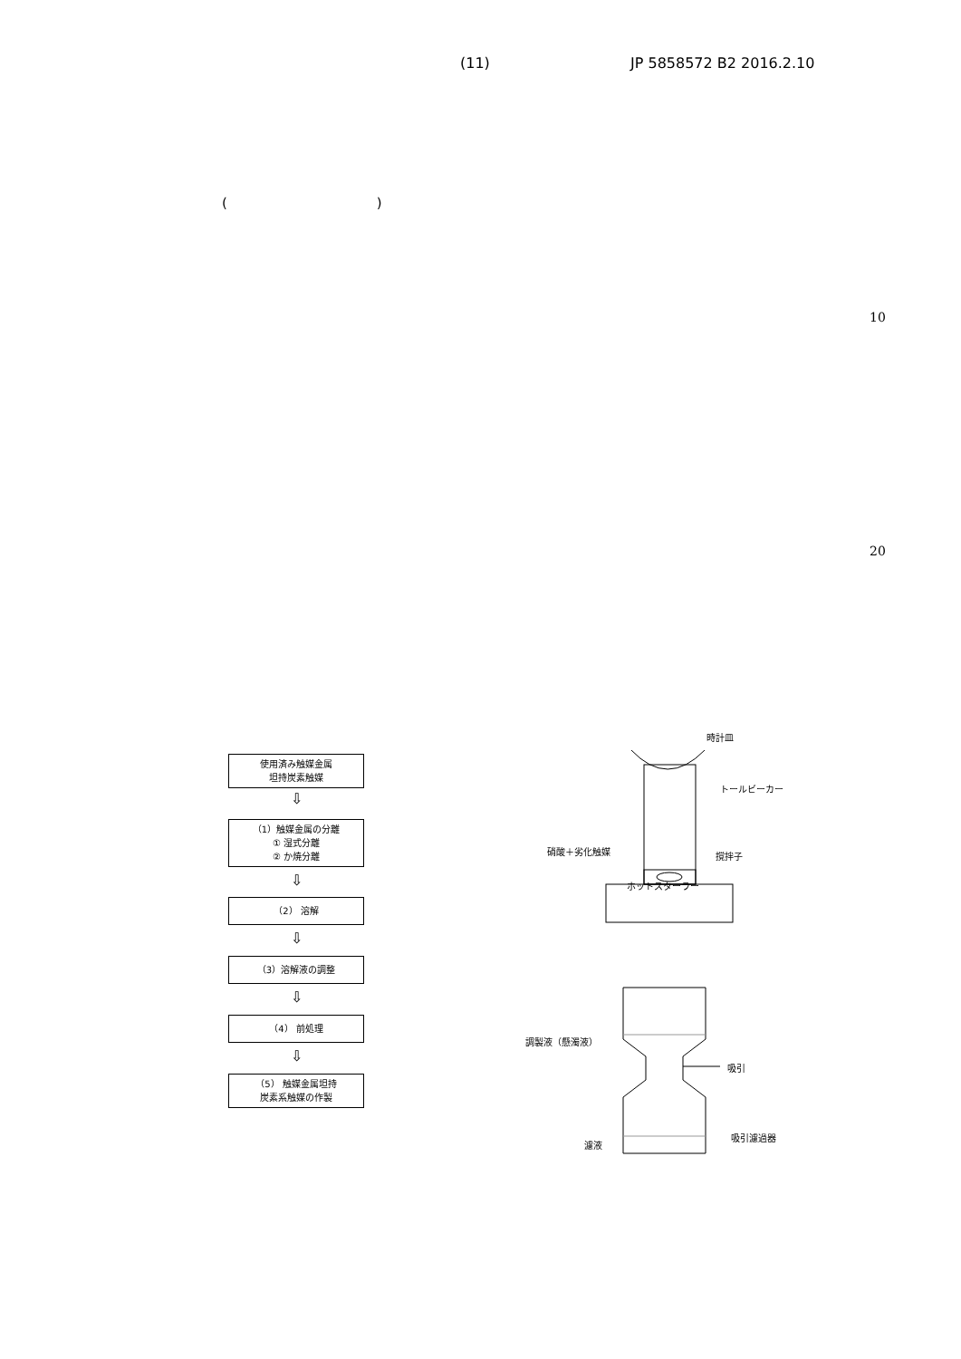(11) JP 5858572 B2 2016.2.10
( )
10
20
使用済み触媒金属
坦持炭素触媒
⇩
（1）触媒金属の分離
① 湿式分離
② か焼分離
⇩
（2） 溶解
⇩
（3）溶解液の調整
⇩
（4） 前処理
⇩
（5） 触媒金属坦持
炭素系触媒の作製
時計皿
トールビーカー
硝酸＋劣化触媒 撹拌子
ホットスターラー
調製液（懸濁液）
吸引
吸引濾過器
濾液